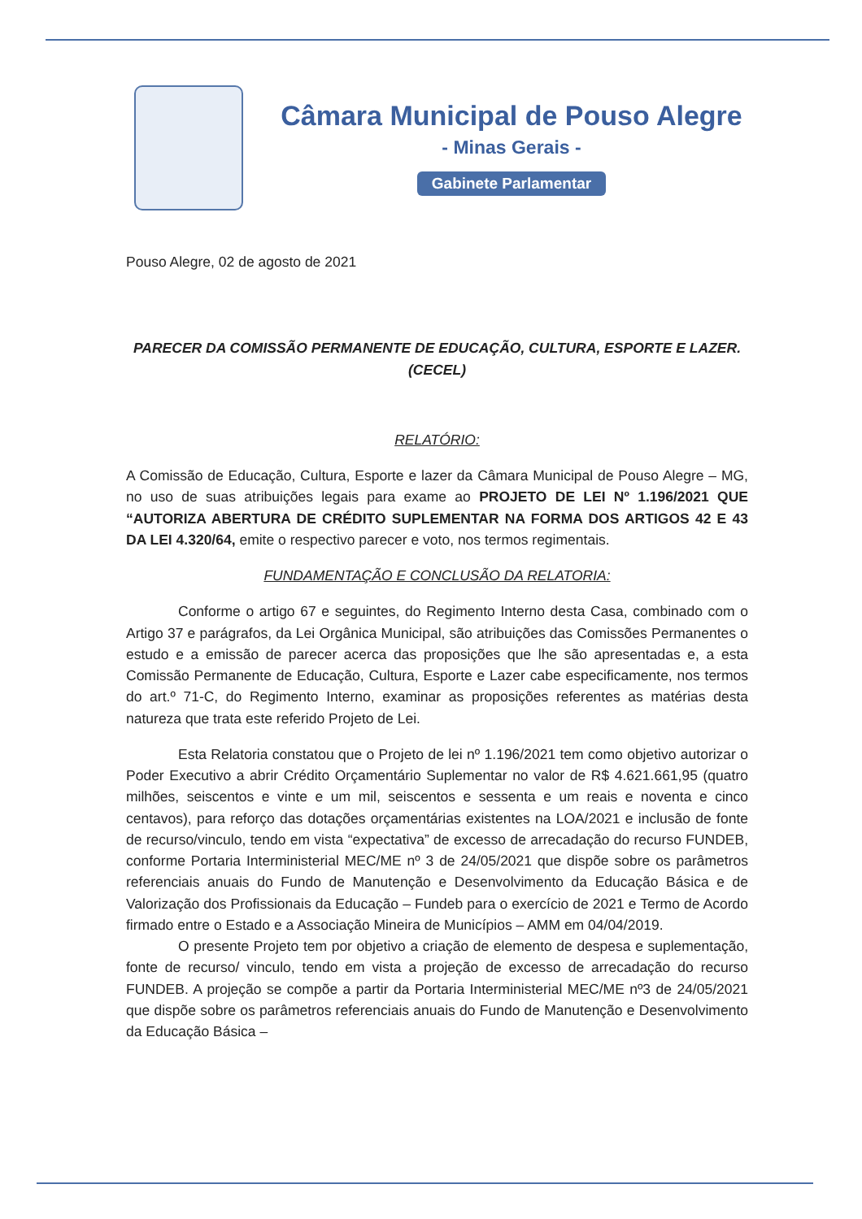Câmara Municipal de Pouso Alegre
- Minas Gerais -
Gabinete Parlamentar
Pouso Alegre, 02 de agosto de 2021
PARECER DA COMISSÃO PERMANENTE DE EDUCAÇÃO, CULTURA, ESPORTE E LAZER.
(CECEL)
RELATÓRIO:
A Comissão de Educação, Cultura, Esporte e lazer da Câmara Municipal de Pouso Alegre – MG, no uso de suas atribuições legais para exame ao PROJETO DE LEI Nº 1.196/2021 QUE “AUTORIZA ABERTURA DE CRÉDITO SUPLEMENTAR NA FORMA DOS ARTIGOS 42 E 43 DA LEI 4.320/64, emite o respectivo parecer e voto, nos termos regimentais.
FUNDAMENTAÇÃO E CONCLUSÃO DA RELATORIA:
Conforme o artigo 67 e seguintes, do Regimento Interno desta Casa, combinado com o Artigo 37 e parágrafos, da Lei Orgânica Municipal, são atribuições das Comissões Permanentes o estudo e a emissão de parecer acerca das proposições que lhe são apresentadas e, a esta Comissão Permanente de Educação, Cultura, Esporte e Lazer cabe especificamente, nos termos do art.º 71-C, do Regimento Interno, examinar as proposições referentes as matérias desta natureza que trata este referido Projeto de Lei.
Esta Relatoria constatou que o Projeto de lei nº 1.196/2021 tem como objetivo autorizar o Poder Executivo a abrir Crédito Orçamentário Suplementar no valor de R$ 4.621.661,95 (quatro milhões, seiscentos e vinte e um mil, seiscentos e sessenta e um reais e noventa e cinco centavos), para reforço das dotações orçamentárias existentes na LOA/2021 e inclusão de fonte de recurso/vinculo, tendo em vista “expectativa” de excesso de arrecadação do recurso FUNDEB, conforme Portaria Interministerial MEC/ME nº 3 de 24/05/2021 que dispõe sobre os parâmetros referenciais anuais do Fundo de Manutenção e Desenvolvimento da Educação Básica e de Valorização dos Profissionais da Educação – Fundeb para o exercício de 2021 e Termo de Acordo firmado entre o Estado e a Associação Mineira de Municípios – AMM em 04/04/2019.
O presente Projeto tem por objetivo a criação de elemento de despesa e suplementação, fonte de recurso/ vinculo, tendo em vista a projeção de excesso de arrecadação do recurso FUNDEB. A projeção se compõe a partir da Portaria Interministerial MEC/ME nº3 de 24/05/2021 que dispõe sobre os parâmetros referenciais anuais do Fundo de Manutenção e Desenvolvimento da Educação Básica –